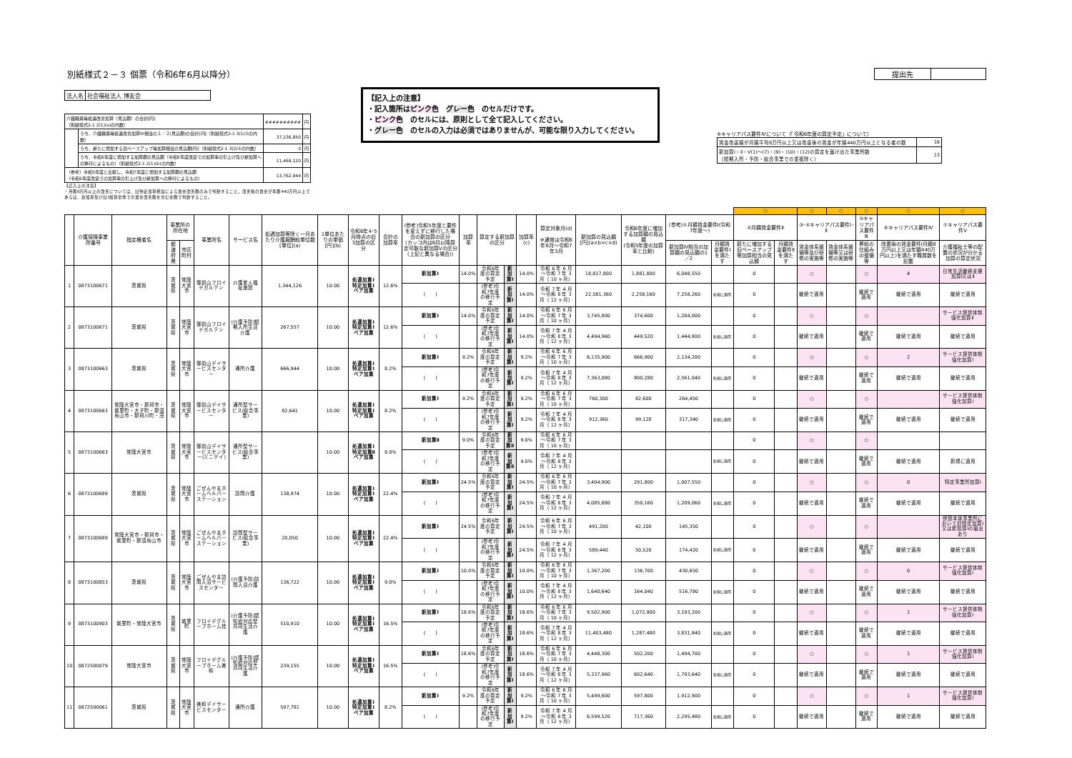別紙様式２－３ 個票（令和6年6月以降分）
提出先
| 法人名 | 社会福祉法人 博友会 |
| 介護職員等処遇改善加算（見込額）の合計[円] （別紙様式2-1 2(1)(a)の内数） | | ########## | 円 |
| | うち、介護職員等処遇改善加算Ⅳ相当の１／２(見込額)の合計[円]（別紙様式2-1 3(1)①の内数） | 37,236,850 | 円 |
| | うち、新たに増加する旧ベースアップ等加算相当の見込額[円]（別紙様式2-1 3(2)①の内数） | 0 | 円 |
| | うち、令和6年度に増加する加算額の見込額（令和6年度改定での加算率の引上げ及び新加算への移行によるもの）（別紙様式2-1 2(1)(b)の内数） | 11,469,120 | 円 |
| （参考）令和5年度と比較し、令和7年度に増加する加算額の見込額 （令和6年度改定での加算率の引上げ及び新加算への移行によるもの） | | 13,762,944 | 円 |
【記入上の注意】
・月額8万円以上の改善については、旧特定加算相当による賃金改善額のみで判断すること。改善後の賃金が年額440万円以上であるは、新加算及び旧3加算全体での賃金改善額を含む金額で判断すること。
【記入上の注意】
・記入箇所はピンク色　グレー色　のセルだけです。
・ピンク色　のセルには、原則として全て記入してください。
・グレー色　のセルの入力は必須ではありませんが、可能な限り入力してください。
⑥キャリアパス要件Ⅳについて（「令和6年度の算定予定」について）
| 賃金改善額が月額平均8万円以上又は改善後の賃金が年額440万円以上となる者の数 | 16 |
| 新加算Ⅰ・Ⅱ・Ⅴ(1)～(7)・(9)・(10)・(12)の算定を届け出た事業所数 （短期入所・予防・総合事業での重複除く） | 13 |
| | | | | | | | | | | | | | | | | | | | | | ○ | | ○ | ○ | ○ | ○ | ○ |
| | 介護保険事業所番号 | 指定権者名 | 事業所の所在地 | | 事業所名 | サービス名 | 処遇加算等除く一月あたり介護報酬総単位数[単位](a) | 1単位あたりの単価[円](b) | 令和6年4･5月時点の旧3加算の区分 | 合計の加算率 | (参考)令和5年度と要件を変えずに移行した場合の新加算の区分 (カッコ内は6月以降算定可能な新加算Ⅴの区分(上記と異なる場合)) | 加算率 | 算定する新加算の区分 | | 加算率(c) | 算定対象月(d) ※通常は令和6年6月～令和7年3月 | 新加算の見込額[円](a×b×c×d) | 令和6年度に増加する加算額の見込額 (令和5年度の加算率と比較) | (参考)①月額賃金要件Ⅰ(令和7年度～) | | ②月額賃金要件Ⅱ | | ③･④キャリアパス要件Ⅰ･Ⅱ | | ⑤キャリアパス要件Ⅲ | ⑥キャリアパス要件Ⅳ | ⑦キャリアパス要件Ⅴ |
| | | | 都道府県 | 市区町村 | | | | | | | | | | | | | | | 新加算Ⅳ相当の加算額の見込額の1／2 | 月額賃金要件Ⅰを満たす | 新たに増加する旧ベースアップ等加算相当の見込額 | 月額賃金要件Ⅱを満たす | 賃金体系整備等及び研修の実施等 | 賃金体系整備等又は研修の実施等 | 昇給の仕組みの整備等 | 改善後の賃金要件(月額8万円以上又は年額440万円以上)を満たす職員数を記載 | 介護福祉士等の配置の状況が分かる加算の算定状況 |
| 1 | 0873100671 | 茨城県 | 茨城県 | 常陸大宮市 | 御前山フロイデガルテン | 介護老人福祉施設 | 1,344,126 | 10.00 | 処遇加算Ⅰ 特定加算Ⅰ ベア加算 | 12.6% | 新加算Ⅰ | 14.0% | 令和6年度の算定予定 | 新加算Ⅰ | 14.0% | 令和 6 年 6 月～令和 7 年 3 月（ 10 ヶ月） | 18,817,800 | 1,881,800 | 6,048,550 | | 0 | | ○ | | ○ | 4 | 日常生活継続支援加算Ⅰ又はⅡ |
| | | | | | | | | | | | ( ) | | (参考)令和7年度の移行予定 | 新加算Ⅰ | 14.0% | 令和 7 年 4 月～令和 8 年 3 月（ 12 ヶ月） | 22,581,360 | 2,258,160 | 7,258,260 | 新規に適用 | 0 | | 継続で適用 | | 継続で適用 | 継続で適用 | 継続で適用 |
| 2 | 0873100671 | 茨城県 | 茨城県 | 常陸大宮市 | 御前山フロイデガルテン | (介護予防)短期入所生活介護 | 267,557 | 10.00 | 処遇加算Ⅰ 特定加算Ⅰ ベア加算 | 12.6% | 新加算Ⅰ | 14.0% | 令和6年度の算定予定 | 新加算Ⅰ | 14.0% | 令和 6 年 6 月～令和 7 年 3 月（ 10 ヶ月） | 3,745,800 | 374,600 | 1,204,000 | | 0 | | ○ | | ○ | | サービス提供体制強化加算Ⅱ |
| | | | | | | | | | | | ( ) | | (参考)令和7年度の移行予定 | 新加算Ⅰ | 14.0% | 令和 7 年 4 月～令和 8 年 3 月（ 12 ヶ月） | 4,494,960 | 449,520 | 1,444,800 | 新規に適用 | 0 | | 継続で適用 | | 継続で適用 | 継続で適用 | 継続で適用 |
| 3 | 0873100663 | 茨城県 | 茨城県 | 常陸大宮市 | 御前山デイサービスセンター | 通所介護 | 666,944 | 10.00 | 処遇加算Ⅰ 特定加算Ⅰ ベア加算 | 8.2% | 新加算Ⅰ | 9.2% | 令和6年度の算定予定 | 新加算Ⅰ | 9.2% | 令和 6 年 6 月～令和 7 年 3 月（ 10 ヶ月） | 6,135,900 | 666,900 | 2,134,200 | | 0 | | ○ | | ○ | 2 | サービス提供体制強化加算Ⅰ |
| | | | | | | | | | | | ( ) | | (参考)令和7年度の移行予定 | 新加算Ⅰ | 9.2% | 令和 7 年 4 月～令和 8 年 3 月（ 12 ヶ月） | 7,363,080 | 800,280 | 2,561,040 | 新規に適用 | 0 | | 継続で適用 | | 継続で適用 | 継続で適用 | 継続で適用 |
| 4 | 0873100663 | 常陸大宮市・那珂市・城里町・大子町・那須烏山市・那珂川町・茂 | 茨城県 | 常陸大宮市 | 御前山デイサービスセンター | 通所型サービス(総合事業) | 82,641 | 10.00 | 処遇加算Ⅰ 特定加算Ⅰ ベア加算 | 8.2% | 新加算Ⅰ | 9.2% | 令和6年度の算定予定 | 新加算Ⅰ | 9.2% | 令和 6 年 6 月～令和 7 年 3 月（ 10 ヶ月） | 760,300 | 82,600 | 264,450 | | 0 | | ○ | | ○ | | サービス提供体制強化加算Ⅰ |
| | | | | | | | | | | | ( ) | | (参考)令和7年度の移行予定 | 新加算Ⅰ | 9.2% | 令和 7 年 4 月～令和 8 年 3 月（ 12 ヶ月） | 912,360 | 99,120 | 317,340 | 新規に適用 | 0 | | 継続で適用 | | 継続で適用 | 継続で適用 | 継続で適用 |
| 5 | 0873100663 | 常陸大宮市 | 茨城県 | 常陸大宮市 | 御前山デイサービスセンター(ミニデイ) | 通所型サービス(総合事業) | | 10.00 | 処遇加算Ⅰ 特定加算Ⅱ ベア加算 | 8.0% | 新加算Ⅱ | 9.0% | 令和6年度の算定予定 | 新加算Ⅱ | 9.0% | 令和 6 年 6 月～令和 7 年 3 月（ 10 ヶ月） | | | | | 0 | | ○ | | ○ | | |
| | | | | | | | | | | | ( ) | | (参考)令和7年度の移行予定 | 新加算Ⅱ | 9.0% | 令和 7 年 4 月～令和 8 年 3 月（ 12 ヶ月） | | | | 新規に適用 | 0 | | 継続で適用 | | 継続で適用 | 継続で適用 | 新規に適用 |
| 6 | 0873100689 | 茨城県 | 茨城県 | 常陸大宮市 | ごぜんやまホームヘルパーステーション | 訪問介護 | 138,974 | 10.00 | 処遇加算Ⅰ 特定加算Ⅰ ベア加算 | 22.4% | 新加算Ⅰ | 24.5% | 令和6年度の算定予定 | 新加算Ⅰ | 24.5% | 令和 6 年 6 月～令和 7 年 3 月（ 10 ヶ月） | 3,404,900 | 291,800 | 1,007,550 | | 0 | | ○ | | ○ | 0 | 特定事業所加算Ⅰ |
| | | | | | | | | | | | ( ) | | (参考)令和7年度の移行予定 | 新加算Ⅰ | 24.5% | 令和 7 年 4 月～令和 8 年 3 月（ 12 ヶ月） | 4,085,880 | 350,160 | 1,209,060 | 新規に適用 | 0 | | 継続で適用 | | 継続で適用 | 継続で適用 | 継続で適用 |
| 7 | 0873100689 | 常陸大宮市・那珂市・城里町・那須烏山市 | 茨城県 | 常陸大宮市 | ごぜんやまホームヘルパーステーション | 訪問型サービス(総合事業) | 20,050 | 10.00 | 処遇加算Ⅰ 特定加算Ⅰ ベア加算 | 22.4% | 新加算Ⅰ | 24.5% | 令和6年度の算定予定 | 新加算Ⅰ | 24.5% | 令和 6 年 6 月～令和 7 年 3 月（ 10 ヶ月） | 491,200 | 42,100 | 145,350 | | 0 | | ○ | | ○ | | 併設本体事業所において旧特定加算Ⅰ又は新加算Ⅰの届出あり |
| | | | | | | | | | | | ( ) | | (参考)令和7年度の移行予定 | 新加算Ⅰ | 24.5% | 令和 7 年 4 月～令和 8 年 3 月（ 12 ヶ月） | 589,440 | 50,520 | 174,420 | 新規に適用 | 0 | | 継続で適用 | | 継続で適用 | 継続で適用 | 継続で適用 |
| 8 | 0873100853 | 茨城県 | 茨城県 | 常陸大宮市 | ごぜんやま訪問入浴サービスセンター | (介護予防)訪問入浴介護 | 136,722 | 10.00 | 処遇加算Ⅰ 特定加算Ⅰ ベア加算 | 9.0% | 新加算Ⅰ | 10.0% | 令和6年度の算定予定 | 新加算Ⅰ | 10.0% | 令和 6 年 6 月～令和 7 年 3 月（ 10 ヶ月） | 1,367,200 | 136,700 | 430,650 | | 0 | | ○ | | ○ | 0 | サービス提供体制強化加算Ⅰ |
| | | | | | | | | | | | ( ) | | (参考)令和7年度の移行予定 | 新加算Ⅰ | 10.0% | 令和 7 年 4 月～令和 8 年 3 月（ 12 ヶ月） | 1,640,640 | 164,040 | 516,780 | 新規に適用 | 0 | | 継続で適用 | | 継続で適用 | 継続で適用 | 継続で適用 |
| 9 | 0873100903 | 城里町・常陸大宮市 | 茨城県 | 城里町 | フロイデグループホーム桂 | (介護予防)認知症対応型共同生活介護 | 510,910 | 10.00 | 処遇加算Ⅰ 特定加算Ⅰ ベア加算 | 16.5% | 新加算Ⅰ | 18.6% | 令和6年度の算定予定 | 新加算Ⅰ | 18.6% | 令和 6 年 6 月～令和 7 年 3 月（ 10 ヶ月） | 9,502,900 | 1,072,900 | 3,193,200 | | 0 | | ○ | | ○ | 1 | サービス提供体制強化加算Ⅰ |
| | | | | | | | | | | | ( ) | | (参考)令和7年度の移行予定 | 新加算Ⅰ | 18.6% | 令和 7 年 4 月～令和 8 年 3 月（ 12 ヶ月） | 11,403,480 | 1,287,480 | 3,831,840 | 新規に適用 | 0 | | 継続で適用 | | 継続で適用 | 継続で適用 | 継続で適用 |
| 10 | 0872500079 | 常陸大宮市 | 茨城県 | 常陸大宮市 | フロイデグループホーム美和 | (介護予防)認知症対応型共同生活介護 | 239,155 | 10.00 | 処遇加算Ⅰ 特定加算Ⅰ ベア加算 | 16.5% | 新加算Ⅰ | 18.6% | 令和6年度の算定予定 | 新加算Ⅰ | 18.6% | 令和 6 年 6 月～令和 7 年 3 月（ 10 ヶ月） | 4,448,300 | 502,200 | 1,494,700 | | 0 | | ○ | | ○ | 1 | サービス提供体制強化加算Ⅰ |
| | | | | | | | | | | | ( ) | | (参考)令和7年度の移行予定 | 新加算Ⅰ | 18.6% | 令和 7 年 4 月～令和 8 年 3 月（ 12 ヶ月） | 5,337,960 | 602,640 | 1,793,640 | 新規に適用 | 0 | | 継続で適用 | | 継続で適用 | 継続で適用 | 継続で適用 |
| 11 | 0872500061 | 茨城県 | 茨城県 | 常陸大宮市 | 美和デイサービスセンター | 通所介護 | 597,781 | 10.00 | 処遇加算Ⅰ 特定加算Ⅰ ベア加算 | 8.2% | 新加算Ⅰ | 9.2% | 令和6年度の算定予定 | 新加算Ⅰ | 9.2% | 令和 6 年 6 月～令和 7 年 3 月（ 10 ヶ月） | 5,499,600 | 597,800 | 1,912,900 | | 0 | | ○ | | ○ | 1 | サービス提供体制強化加算Ⅰ |
| | | | | | | | | | | | ( ) | | (参考)令和7年度の移行予定 | 新加算Ⅰ | 9.2% | 令和 7 年 4 月～令和 8 年 3 月（ 12 ヶ月） | 6,599,520 | 717,360 | 2,295,480 | 新規に適用 | 0 | | 継続で適用 | | 継続で適用 | 継続で適用 | 継続で適用 |